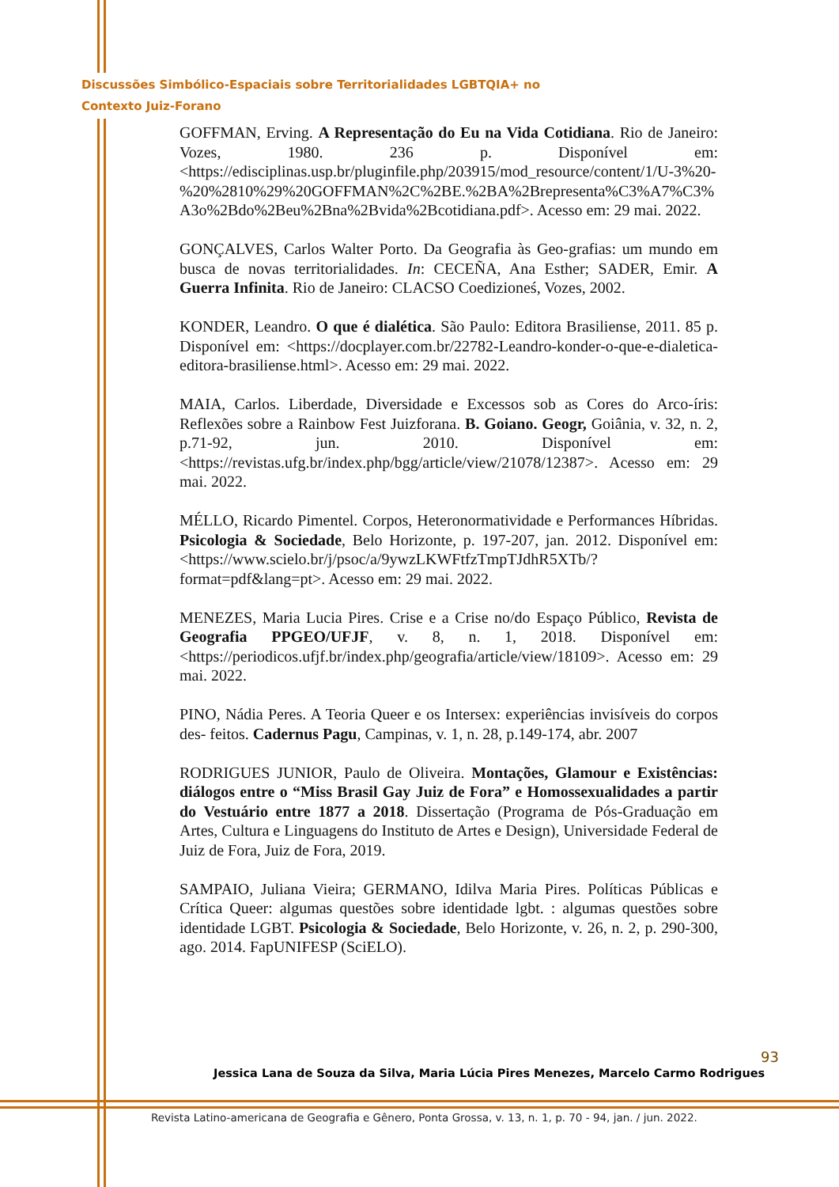Discussões Simbólico-Espaciais sobre Territorialidades LGBTQIA+ no
Contexto Juiz-Forano
GOFFMAN, Erving. A Representação do Eu na Vida Cotidiana. Rio de Janeiro: Vozes, 1980. 236 p. Disponível em: <https://edisciplinas.usp.br/pluginfile.php/203915/mod_resource/content/1/U-3%20-%20%2810%29%20GOFFMAN%2C%2BE.%2BA%2Brepresenta%C3%A7%C3%A3o%2Bdo%2Beu%2Bna%2Bvida%2Bcotidiana.pdf>. Acesso em: 29 mai. 2022.
GONÇALVES, Carlos Walter Porto. Da Geografia às Geo-grafias: um mundo em busca de novas territorialidades. In: CECEÑA, Ana Esther; SADER, Emir. A Guerra Infinita. Rio de Janeiro: CLACSO Coedizioneś, Vozes, 2002.
KONDER, Leandro. O que é dialética. São Paulo: Editora Brasiliense, 2011. 85 p. Disponível em: <https://docplayer.com.br/22782-Leandro-konder-o-que-e-dialetica-editora-brasiliense.html>. Acesso em: 29 mai. 2022.
MAIA, Carlos. Liberdade, Diversidade e Excessos sob as Cores do Arco-íris: Reflexões sobre a Rainbow Fest Juizforana. B. Goiano. Geogr, Goiânia, v. 32, n. 2, p.71-92, jun. 2010. Disponível em: <https://revistas.ufg.br/index.php/bgg/article/view/21078/12387>. Acesso em: 29 mai. 2022.
MÉLLO, Ricardo Pimentel. Corpos, Heteronormatividade e Performances Híbridas. Psicologia & Sociedade, Belo Horizonte, p. 197-207, jan. 2012. Disponível em: <https://www.scielo.br/j/psoc/a/9ywzLKWFtfzTmpTJdhR5XTb/?format=pdf&lang=pt>. Acesso em: 29 mai. 2022.
MENEZES, Maria Lucia Pires. Crise e a Crise no/do Espaço Público, Revista de Geografia PPGEO/UFJF, v. 8, n. 1, 2018. Disponível em: <https://periodicos.ufjf.br/index.php/geografia/article/view/18109>. Acesso em: 29 mai. 2022.
PINO, Nádia Peres. A Teoria Queer e os Intersex: experiências invisíveis do corpos des- feitos. Cadernus Pagu, Campinas, v. 1, n. 28, p.149-174, abr. 2007
RODRIGUES JUNIOR, Paulo de Oliveira. Montações, Glamour e Existências: diálogos entre o “Miss Brasil Gay Juiz de Fora” e Homossexualidades a partir do Vestuário entre 1877 a 2018. Dissertação (Programa de Pós-Graduação em Artes, Cultura e Linguagens do Instituto de Artes e Design), Universidade Federal de Juiz de Fora, Juiz de Fora, 2019.
SAMPAIO, Juliana Vieira; GERMANO, Idilva Maria Pires. Políticas Públicas e Crítica Queer: algumas questões sobre identidade lgbt. : algumas questões sobre identidade LGBT. Psicologia & Sociedade, Belo Horizonte, v. 26, n. 2, p. 290-300, ago. 2014. FapUNIFESP (SciELO).
93
Jessica Lana de Souza da Silva, Maria Lúcia Pires Menezes, Marcelo Carmo Rodrigues
Revista Latino-americana de Geografia e Gênero, Ponta Grossa, v. 13, n. 1, p. 70 - 94, jan. / jun. 2022.